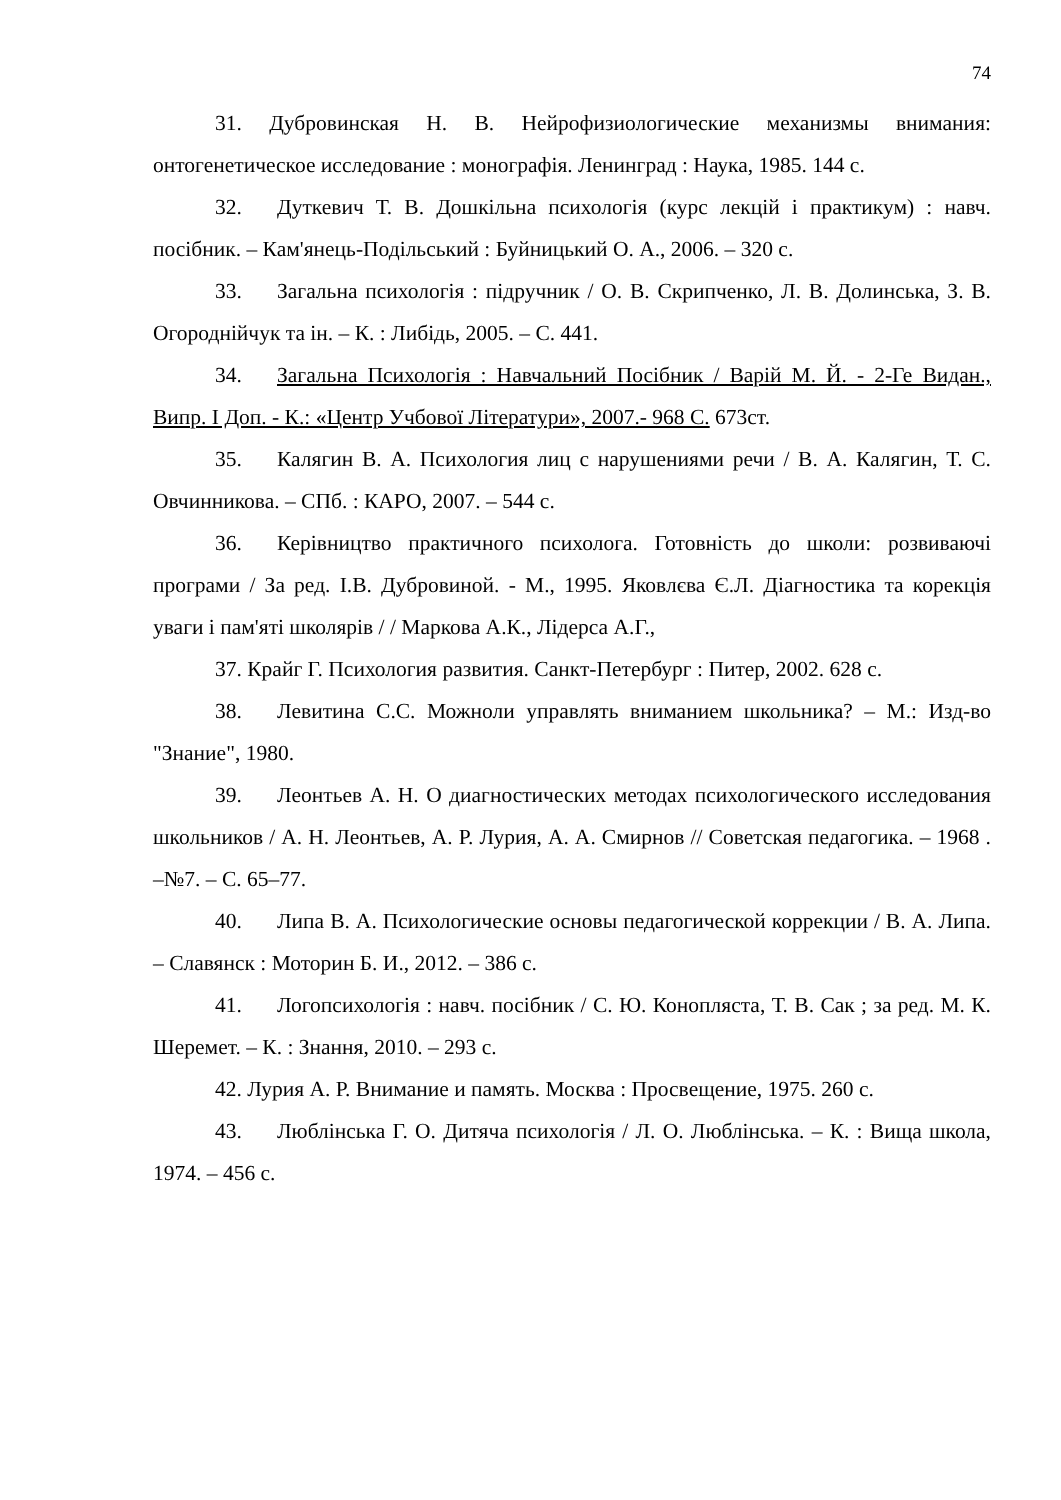74
31. Дубровинская Н. В. Нейрофизиологические механизмы внимания: онтогенетическое исследование : монографія. Ленинград : Наука, 1985. 144 с.
32. Дуткевич Т. В. Дошкільна психологія (курс лекцій і практикум) : навч. посібник. – Кам'янець-Подільський : Буйницький О. А., 2006. – 320 с.
33. Загальна психологія : підручник / О. В. Скрипченко, Л. В. Долинська, З. В. Огороднійчук та ін. – К. : Либідь, 2005. – С. 441.
34. Загальна Психологія : Навчальний Посібник / Варій М. Й. - 2-Ге Видан., Випр. І Доп. - К.: «Центр Учбової Літератури», 2007.- 968 С. 673ст.
35. Калягин В. А. Психология лиц с нарушениями речи / В. А. Калягин, Т. С. Овчинникова. – СПб. : КАРО, 2007. – 544 с.
36. Керівництво практичного психолога. Готовність до школи: розвиваючі програми / За ред. І.В. Дубровиной. - М., 1995. Яковлєва Є.Л. Діагностика та корекція уваги і пам'яті школярів / / Маркова А.К., Лідерса А.Г.,
37. Крайг Г. Психология развития. Санкт-Петербург : Питер, 2002. 628 с.
38. Левитина С.С. Можноли управлять вниманием школьника? – М.: Изд-во "Знание", 1980.
39. Леонтьев А. Н. О диагностических методах психологического исследования школьников / А. Н. Леонтьев, А. Р. Лурия, А. А. Смирнов // Советская педагогика. – 1968 . –№7. – С. 65–77.
40. Липа В. А. Психологические основы педагогической коррекции / В. А. Липа. – Славянск : Моторин Б. И., 2012. – 386 с.
41. Логопсихологія : навч. посібник / С. Ю. Конопляста, Т. В. Сак ; за ред. М. К. Шеремет. – К. : Знання, 2010. – 293 с.
42. Лурия А. Р. Внимание и память. Москва : Просвещение, 1975. 260 с.
43. Люблінська Г. О. Дитяча психологія / Л. О. Люблінська. – К. : Вища школа, 1974. – 456 с.